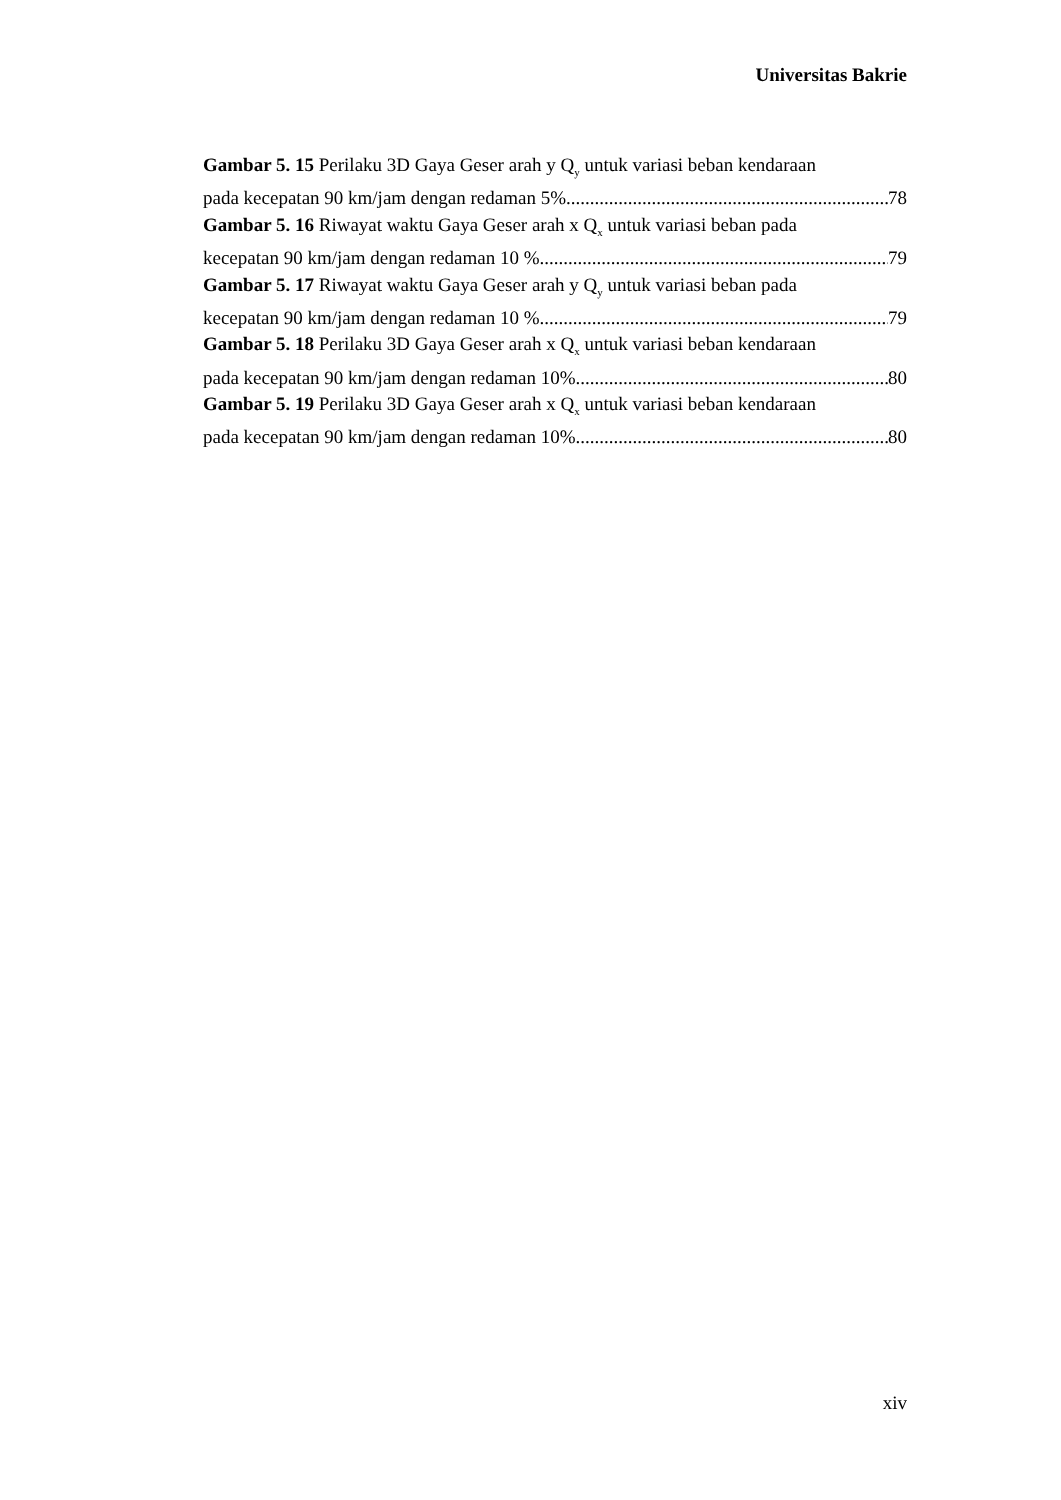Universitas Bakrie
Gambar 5. 15 Perilaku 3D Gaya Geser arah y Q<sub>y</sub> untuk variasi beban kendaraan
pada kecepatan 90 km/jam dengan redaman 5% 78
Gambar 5. 16 Riwayat waktu Gaya Geser arah x Q<sub>x</sub> untuk variasi beban pada
kecepatan 90 km/jam dengan redaman 10 % 79
Gambar 5. 17 Riwayat waktu Gaya Geser arah y Q<sub>y</sub> untuk variasi beban pada
kecepatan 90 km/jam dengan redaman 10 % 79
Gambar 5. 18 Perilaku 3D Gaya Geser arah x Q<sub>x</sub> untuk variasi beban kendaraan
pada kecepatan 90 km/jam dengan redaman 10% 80
Gambar 5. 19 Perilaku 3D Gaya Geser arah x Q<sub>x</sub> untuk variasi beban kendaraan
pada kecepatan 90 km/jam dengan redaman 10% 80
xiv